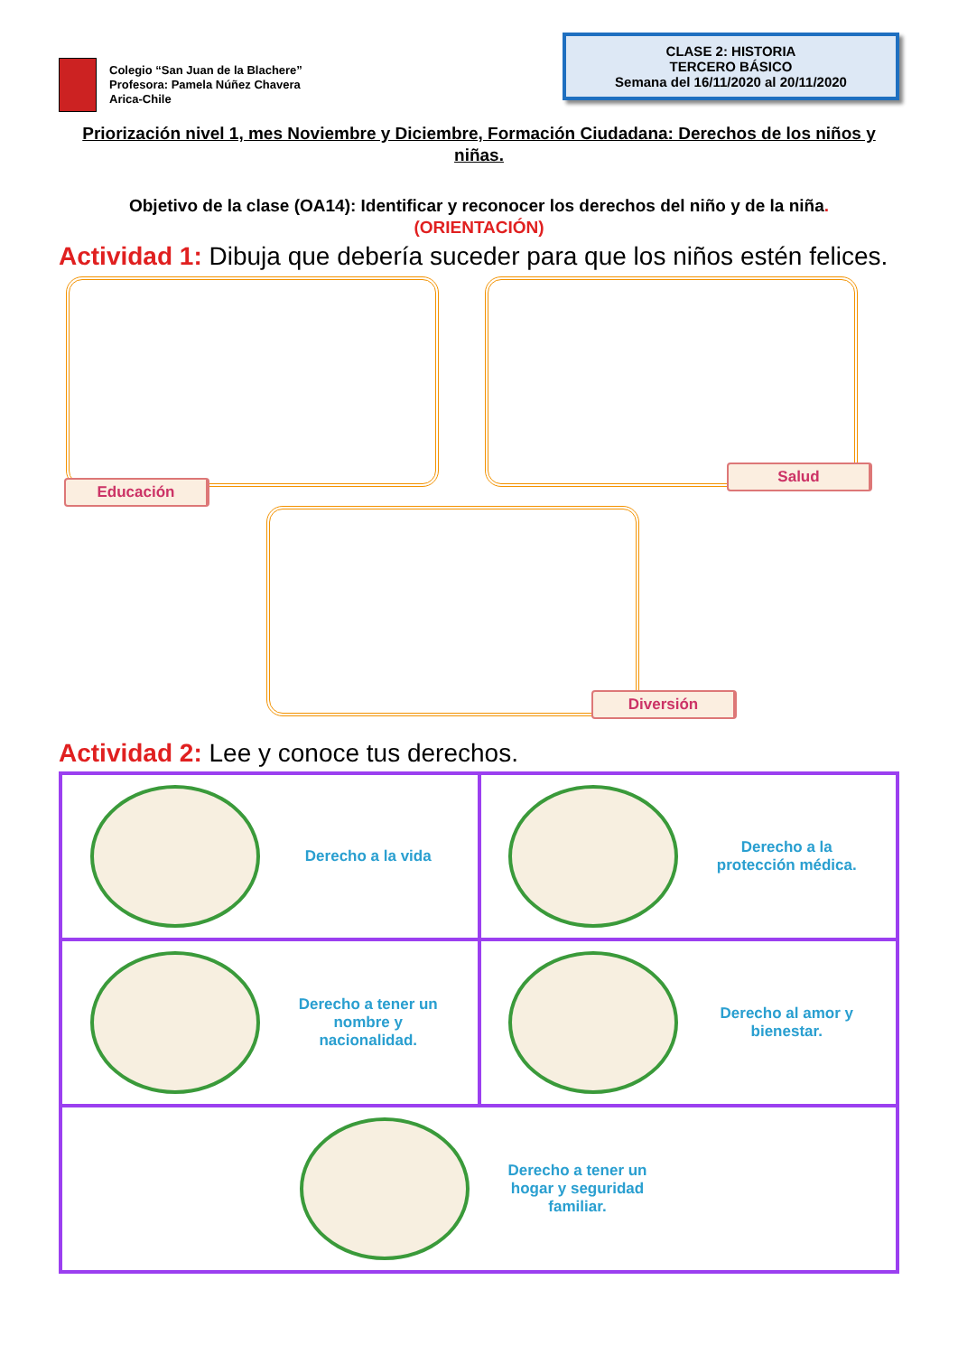Colegio “San Juan de la Blachere”
Profesora: Pamela Núñez Chavera
Arica-Chile
CLASE 2: HISTORIA
TERCERO BÁSICO
Semana del 16/11/2020 al 20/11/2020
Priorización nivel 1, mes Noviembre y Diciembre, Formación Ciudadana: Derechos de los niños y niñas.
Objetivo de la clase (OA14): Identificar y reconocer los derechos del niño y de la niña.
(ORIENTACIÓN)
Actividad 1: Dibuja que debería suceder para que los niños estén felices.
Educación
Salud
Diversión
Actividad 2: Lee y conoce tus derechos.
| Derecho a la vida | Derecho a la protección médica. |
| Derecho a tener un nombre y nacionalidad. | Derecho al amor y bienestar. |
| Derecho a tener un hogar y seguridad familiar. | |